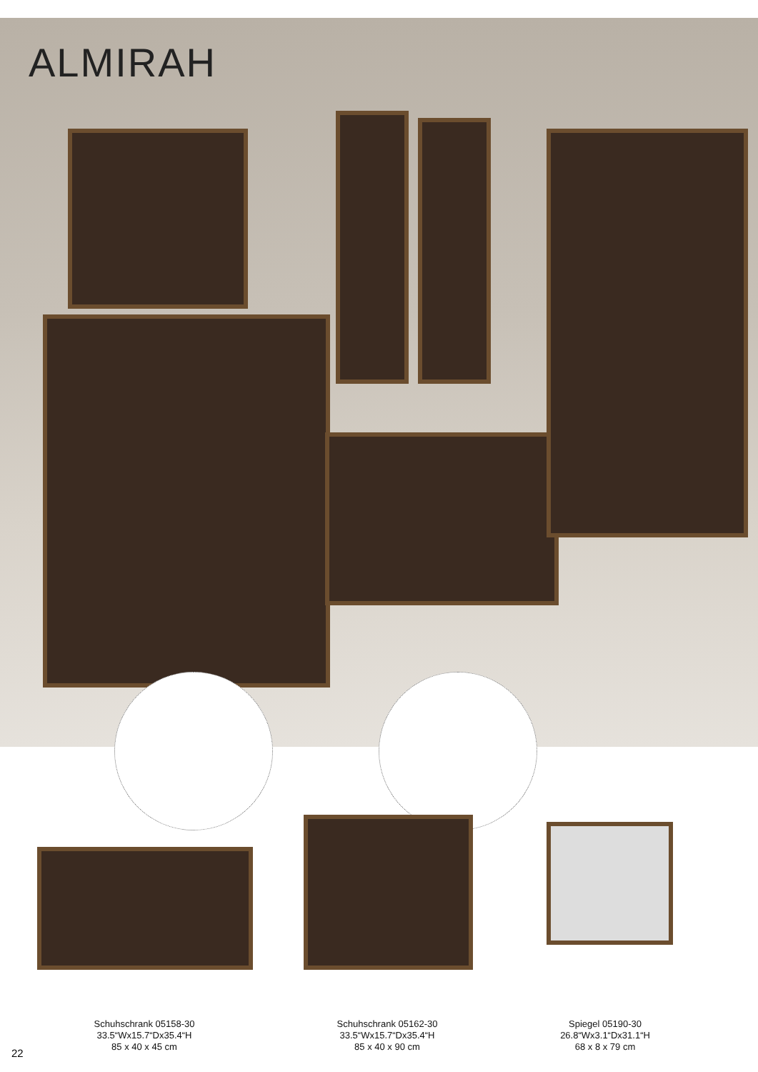ALMIRAH
Schuhschrank 05158-30
33.5“Wx15.7“Dx35.4“H
85 x 40 x 45 cm
Schuhschrank 05162-30
33.5“Wx15.7“Dx35.4“H
85 x 40 x 90 cm
Spiegel 05190-30
26.8“Wx3.1“Dx31.1“H
68 x 8 x 79 cm
22